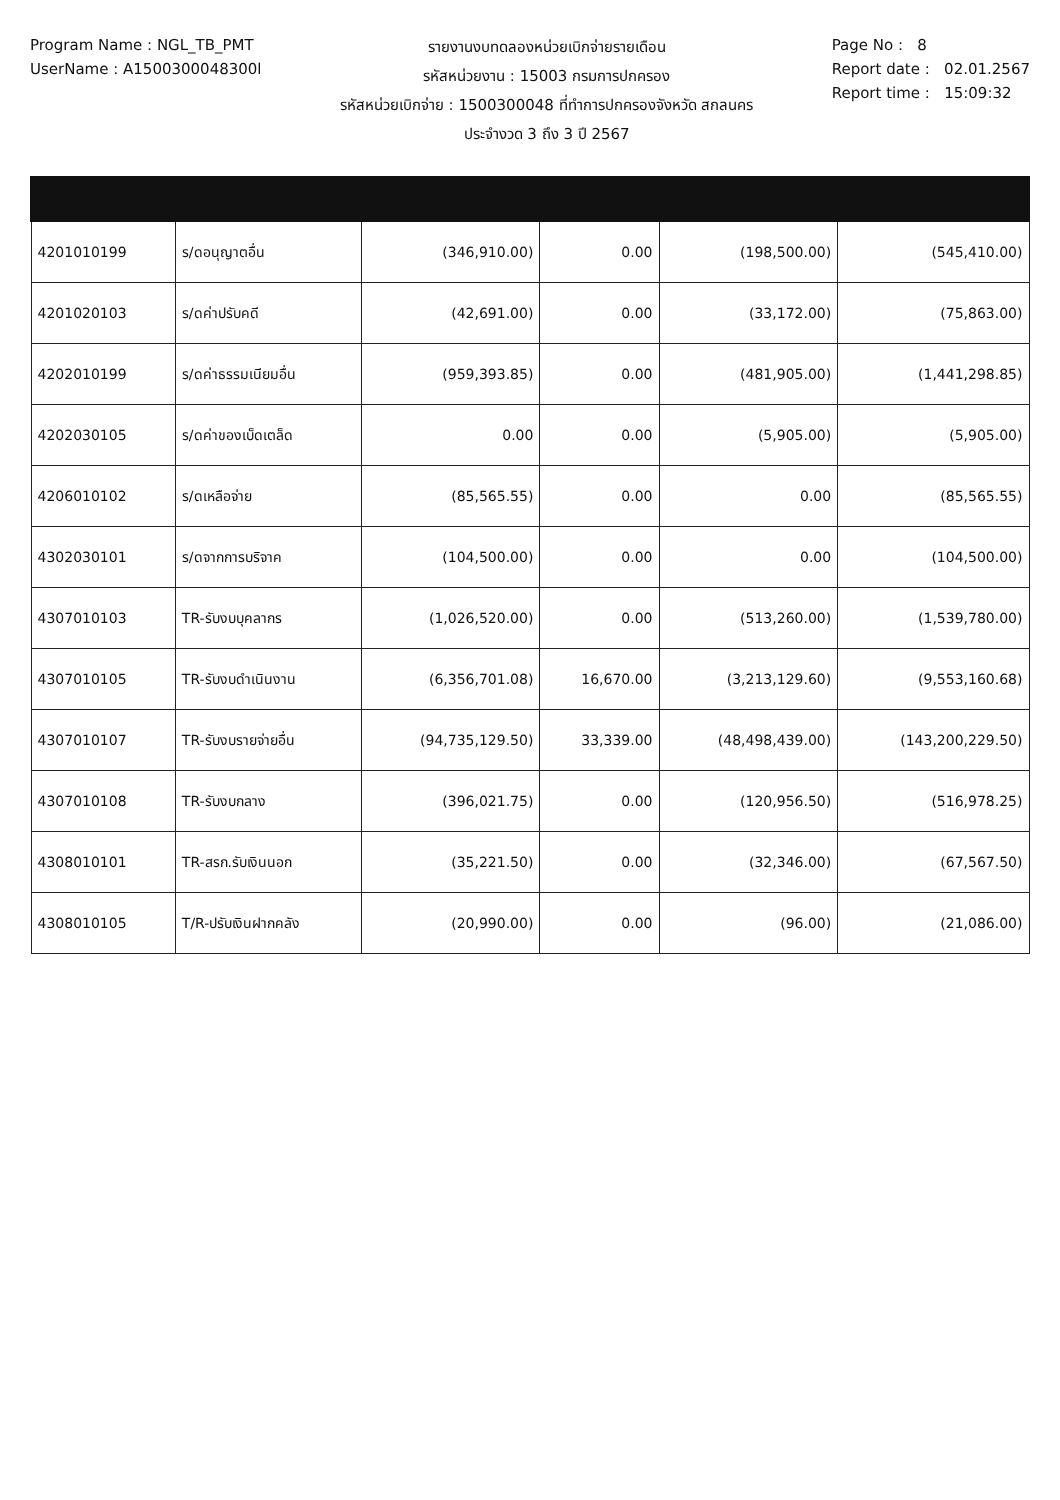Program Name : NGL_TB_PMT
UserName : A1500300048300l
รายงานงบทดลองหน่วยเบิกจ่ายรายเดือน
รหัสหน่วยงาน : 15003 กรมการปกครอง
รหัสหน่วยเบิกจ่าย : 1500300048 ที่ทำการปกครองจังหวัด สกลนคร
ประจำงวด 3 ถึง 3 ปี 2567
Page No : 8
Report date : 02.01.2567
Report time : 15:09:32
| 4201010199 | ร/ดอนุญาตอื่น | (346,910.00) | 0.00 | (198,500.00) | (545,410.00) |
| 4201020103 | ร/ดค่าปรับคดี | (42,691.00) | 0.00 | (33,172.00) | (75,863.00) |
| 4202010199 | ร/ดค่าธรรมเนียมอื่น | (959,393.85) | 0.00 | (481,905.00) | (1,441,298.85) |
| 4202030105 | ร/ดค่าของเบ็ดเตล็ด | 0.00 | 0.00 | (5,905.00) | (5,905.00) |
| 4206010102 | ร/ดเหลือจ่าย | (85,565.55) | 0.00 | 0.00 | (85,565.55) |
| 4302030101 | ร/ดจากการบริจาค | (104,500.00) | 0.00 | 0.00 | (104,500.00) |
| 4307010103 | TR-รับงบบุคลากร | (1,026,520.00) | 0.00 | (513,260.00) | (1,539,780.00) |
| 4307010105 | TR-รับงบดำเนินงาน | (6,356,701.08) | 16,670.00 | (3,213,129.60) | (9,553,160.68) |
| 4307010107 | TR-รับงบรายจ่ายอื่น | (94,735,129.50) | 33,339.00 | (48,498,439.00) | (143,200,229.50) |
| 4307010108 | TR-รับงบกลาง | (396,021.75) | 0.00 | (120,956.50) | (516,978.25) |
| 4308010101 | TR-สรก.รับเงินนอก | (35,221.50) | 0.00 | (32,346.00) | (67,567.50) |
| 4308010105 | T/R-ปรับเงินฝากคลัง | (20,990.00) | 0.00 | (96.00) | (21,086.00) |